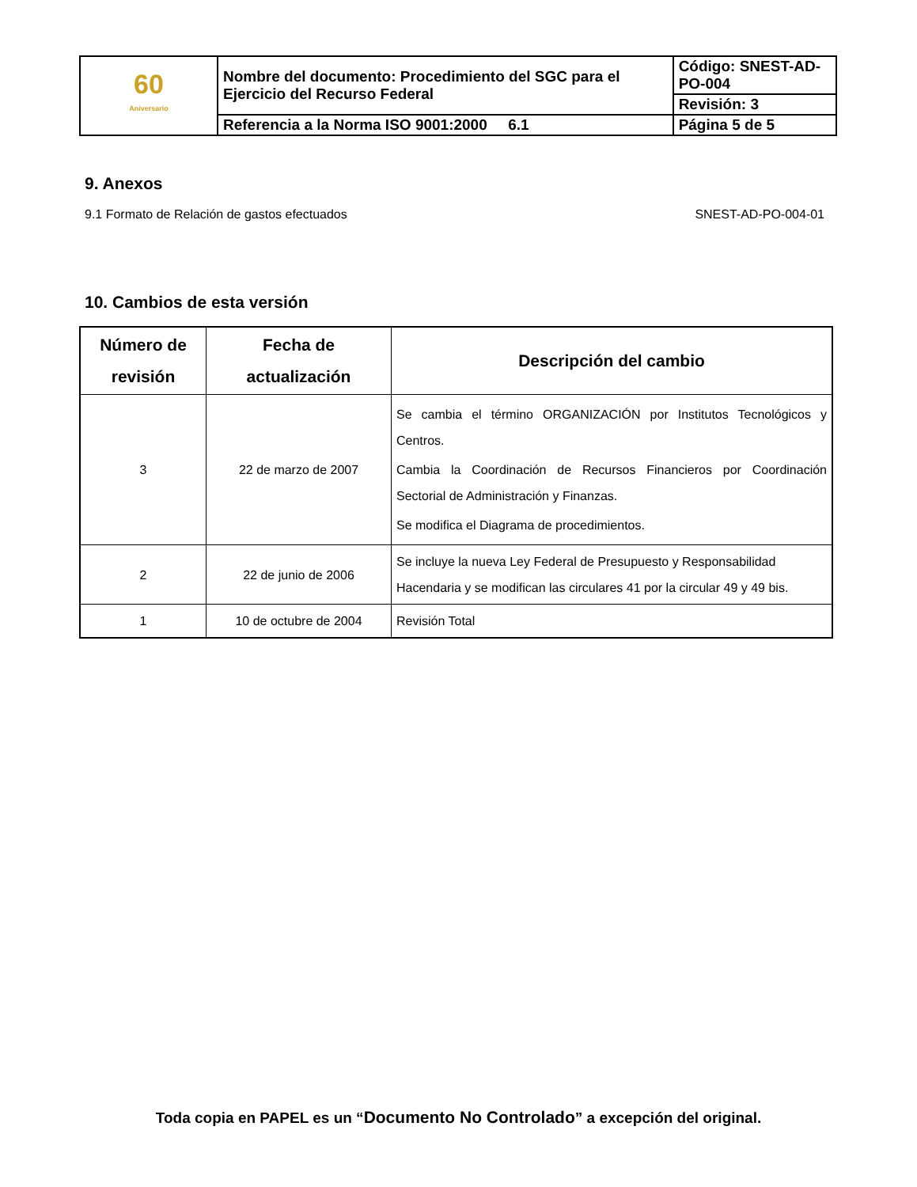| 60 Aniversario | Nombre del documento: Procedimiento del SGC para el Ejercicio del Recurso Federal | Código: SNEST-AD-PO-004 |
| | | Revisión: 3 |
| | Referencia a la Norma ISO 9001:2000 6.1 | Página 5 de 5 |
9. Anexos
9.1 Formato de Relación de gastos efectuados SNEST-AD-PO-004-01
10. Cambios de esta versión
| Número de revisión | Fecha de actualización | Descripción del cambio |
| --- | --- | --- |
| 3 | 22 de marzo de 2007 | Se cambia el término ORGANIZACIÓN por Institutos Tecnológicos y Centros. Cambia la Coordinación de Recursos Financieros por Coordinación Sectorial de Administración y Finanzas. Se modifica el Diagrama de procedimientos. |
| 2 | 22 de junio de 2006 | Se incluye la nueva Ley Federal de Presupuesto y Responsabilidad Hacendaria y se modifican las circulares 41 por la circular 49 y 49 bis. |
| 1 | 10 de octubre de 2004 | Revisión Total |
Toda copia en PAPEL es un “Documento No Controlado” a excepción del original.